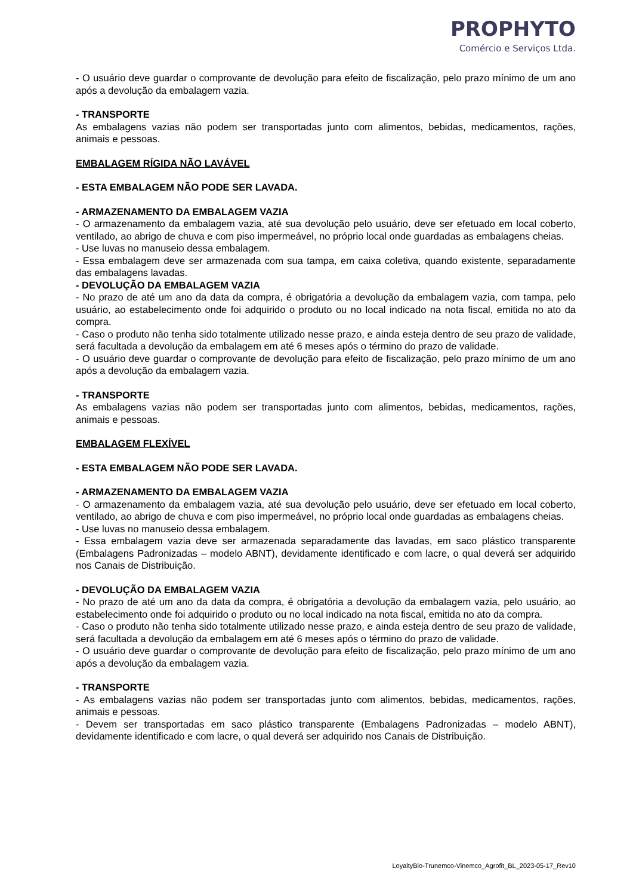PROPHYTO
Comércio e Serviços Ltda.
- O usuário deve guardar o comprovante de devolução para efeito de fiscalização, pelo prazo mínimo de um ano após a devolução da embalagem vazia.
- TRANSPORTE
As embalagens vazias não podem ser transportadas junto com alimentos, bebidas, medicamentos, rações, animais e pessoas.
EMBALAGEM RÍGIDA NÃO LAVÁVEL
- ESTA EMBALAGEM NÃO PODE SER LAVADA.
- ARMAZENAMENTO DA EMBALAGEM VAZIA
- O armazenamento da embalagem vazia, até sua devolução pelo usuário, deve ser efetuado em local coberto, ventilado, ao abrigo de chuva e com piso impermeável, no próprio local onde guardadas as embalagens cheias.
- Use luvas no manuseio dessa embalagem.
- Essa embalagem deve ser armazenada com sua tampa, em caixa coletiva, quando existente, separadamente das embalagens lavadas.
- DEVOLUÇÃO DA EMBALAGEM VAZIA
- No prazo de até um ano da data da compra, é obrigatória a devolução da embalagem vazia, com tampa, pelo usuário, ao estabelecimento onde foi adquirido o produto ou no local indicado na nota fiscal, emitida no ato da compra.
- Caso o produto não tenha sido totalmente utilizado nesse prazo, e ainda esteja dentro de seu prazo de validade, será facultada a devolução da embalagem em até 6 meses após o término do prazo de validade.
- O usuário deve guardar o comprovante de devolução para efeito de fiscalização, pelo prazo mínimo de um ano após a devolução da embalagem vazia.
- TRANSPORTE
As embalagens vazias não podem ser transportadas junto com alimentos, bebidas, medicamentos, rações, animais e pessoas.
EMBALAGEM FLEXÍVEL
- ESTA EMBALAGEM NÃO PODE SER LAVADA.
- ARMAZENAMENTO DA EMBALAGEM VAZIA
- O armazenamento da embalagem vazia, até sua devolução pelo usuário, deve ser efetuado em local coberto, ventilado, ao abrigo de chuva e com piso impermeável, no próprio local onde guardadas as embalagens cheias.
- Use luvas no manuseio dessa embalagem.
- Essa embalagem vazia deve ser armazenada separadamente das lavadas, em saco plástico transparente (Embalagens Padronizadas – modelo ABNT), devidamente identificado e com lacre, o qual deverá ser adquirido nos Canais de Distribuição.
- DEVOLUÇÃO DA EMBALAGEM VAZIA
- No prazo de até um ano da data da compra, é obrigatória a devolução da embalagem vazia, pelo usuário, ao estabelecimento onde foi adquirido o produto ou no local indicado na nota fiscal, emitida no ato da compra.
- Caso o produto não tenha sido totalmente utilizado nesse prazo, e ainda esteja dentro de seu prazo de validade, será facultada a devolução da embalagem em até 6 meses após o término do prazo de validade.
- O usuário deve guardar o comprovante de devolução para efeito de fiscalização, pelo prazo mínimo de um ano após a devolução da embalagem vazia.
- TRANSPORTE
- As embalagens vazias não podem ser transportadas junto com alimentos, bebidas, medicamentos, rações, animais e pessoas.
- Devem ser transportadas em saco plástico transparente (Embalagens Padronizadas – modelo ABNT), devidamente identificado e com lacre, o qual deverá ser adquirido nos Canais de Distribuição.
LoyaltyBio-Trunemco-Vinemco_Agrofit_BL_2023-05-17_Rev10